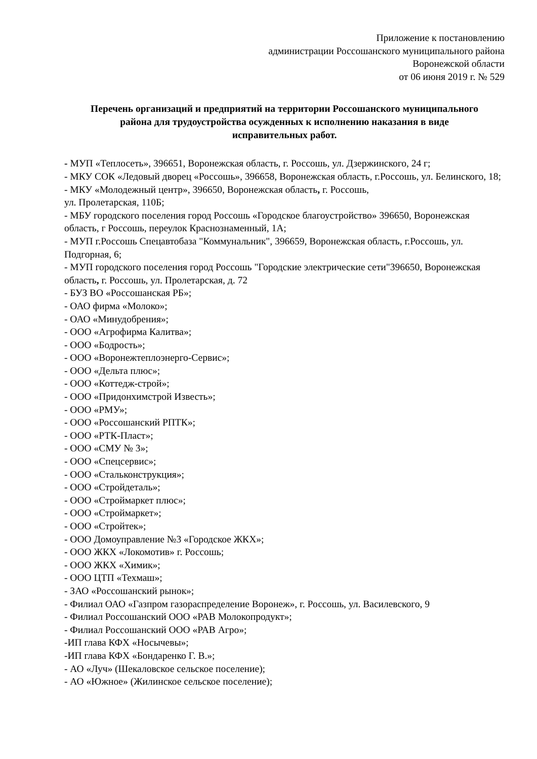Приложение к постановлению
администрации Россошанского муниципального района
Воронежской области
от 06 июня 2019 г. № 529
Перечень организаций и предприятий на территории Россошанского муниципального района для трудоустройства осужденных к исполнению наказания в виде исправительных работ.
- МУП «Теплосеть», 396651, Воронежская область, г. Россошь, ул. Дзержинского, 24 г;
- МКУ СОК «Ледовый дворец «Россошь», 396658, Воронежская область, г.Россошь, ул. Белинского, 18;
- МКУ «Молодежный центр», 396650, Воронежская область, г. Россошь,
ул. Пролетарская, 110Б;
- МБУ городского поселения город Россошь «Городское благоустройство» 396650, Воронежская область, г Россошь, переулок Краснознаменный, 1А;
- МУП г.Россошь Спецавтобаза "Коммунальник", 396659, Воронежская область, г.Россошь, ул. Подгорная, 6;
- МУП городского поселения город Россошь "Городские электрические сети"396650, Воронежская область, г. Россошь, ул. Пролетарская, д. 72
- БУЗ ВО «Россошанская РБ»;
- ОАО фирма «Молоко»;
- ОАО «Минудобрения»;
- ООО «Агрофирма Калитва»;
- ООО «Бодрость»;
- ООО «Воронежтеплоэнерго-Сервис»;
- ООО «Дельта плюс»;
- ООО «Коттедж-строй»;
- ООО «Придонхимстрой Известь»;
- ООО «РМУ»;
- ООО «Россошанский РПТК»;
- ООО «РТК-Пласт»;
- ООО «СМУ № 3»;
- ООО «Спецсервис»;
- ООО «Стальконструкция»;
- ООО «Стройдеталь»;
- ООО «Строймаркет плюс»;
- ООО «Строймаркет»;
- ООО «Стройтек»;
- ООО Домоуправление №3 «Городское ЖКХ»;
- ООО ЖКХ «Локомотив» г. Россошь;
- ООО ЖКХ «Химик»;
- ООО ЦТП «Техмаш»;
- ЗАО «Россошанский рынок»;
- Филиал ОАО «Газпром газораспределение Воронеж», г. Россошь, ул. Василевского, 9
- Филиал Россошанский ООО «РАВ Молокопродукт»;
- Филиал Россошанский ООО «РАВ Агро»;
-ИП глава КФХ «Носычевы»;
-ИП глава КФХ «Бондаренко Г. В.»;
- АО «Луч» (Шекаловское сельское поселение);
- АО «Южное» (Жилинское сельское поселение);